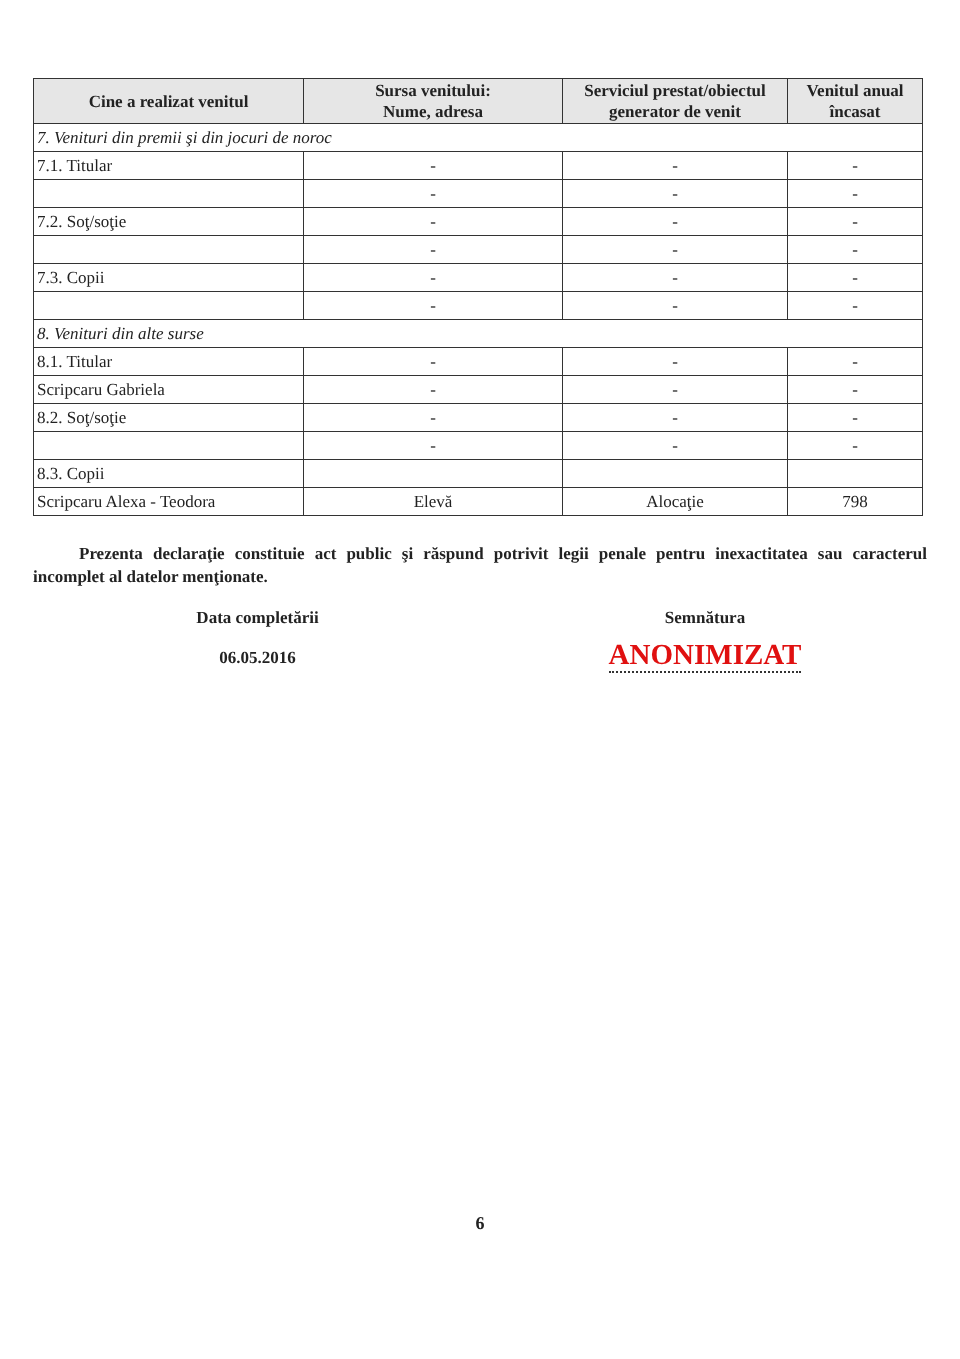| Cine a realizat venitul | Sursa venitului: Nume, adresa | Serviciul prestat/obiectul generator de venit | Venitul anual încasat |
| --- | --- | --- | --- |
| 7. Venituri din premii şi din jocuri de noroc | | | |
| 7.1. Titular | - | - | - |
| | - | - | - |
| 7.2. Soţ/soţie | - | - | - |
| | - | - | - |
| 7.3. Copii | - | - | - |
| | - | - | - |
| 8. Venituri din alte surse | | | |
| 8.1. Titular | - | - | - |
| Scripcaru Gabriela | - | - | - |
| 8.2. Soţ/soţie | - | - | - |
| | - | - | - |
| 8.3. Copii | | | |
| Scripcaru Alexa - Teodora | Elevă | Alocaţie | 798 |
Prezenta declaraţie constituie act public şi răspund potrivit legii penale pentru inexactitatea sau caracterul incomplet al datelor menţionate.
Data completării
06.05.2016
Semnătura
ANONIMIZAT
6